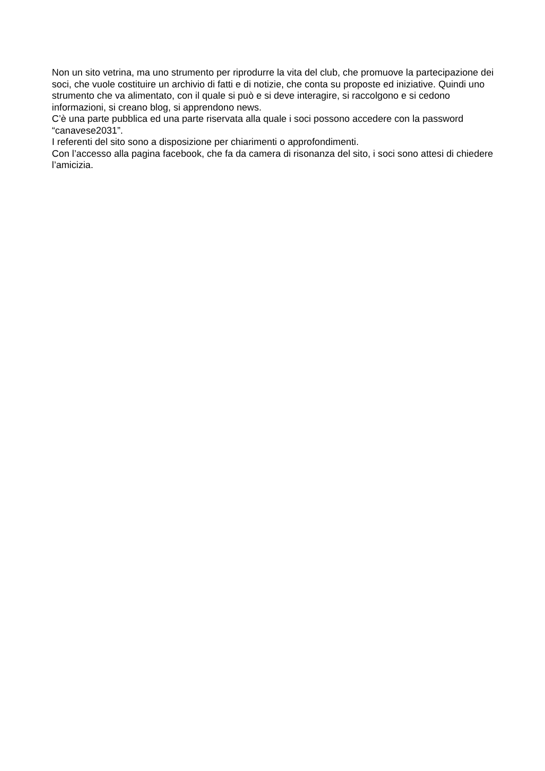Non un sito vetrina, ma uno strumento per riprodurre la vita del club, che promuove la partecipazione dei soci, che vuole costituire un archivio di fatti e di notizie, che conta su proposte ed iniziative. Quindi uno strumento che va alimentato, con il quale si può e si deve interagire, si raccolgono e si cedono informazioni, si creano blog, si apprendono news.
C’è una parte pubblica ed una parte riservata alla quale i soci possono accedere con la password “canavese2031”.
I referenti del sito sono a disposizione per chiarimenti o approfondimenti.
Con l’accesso alla pagina facebook, che fa da camera di risonanza del sito, i soci sono attesi di chiedere l’amicizia.